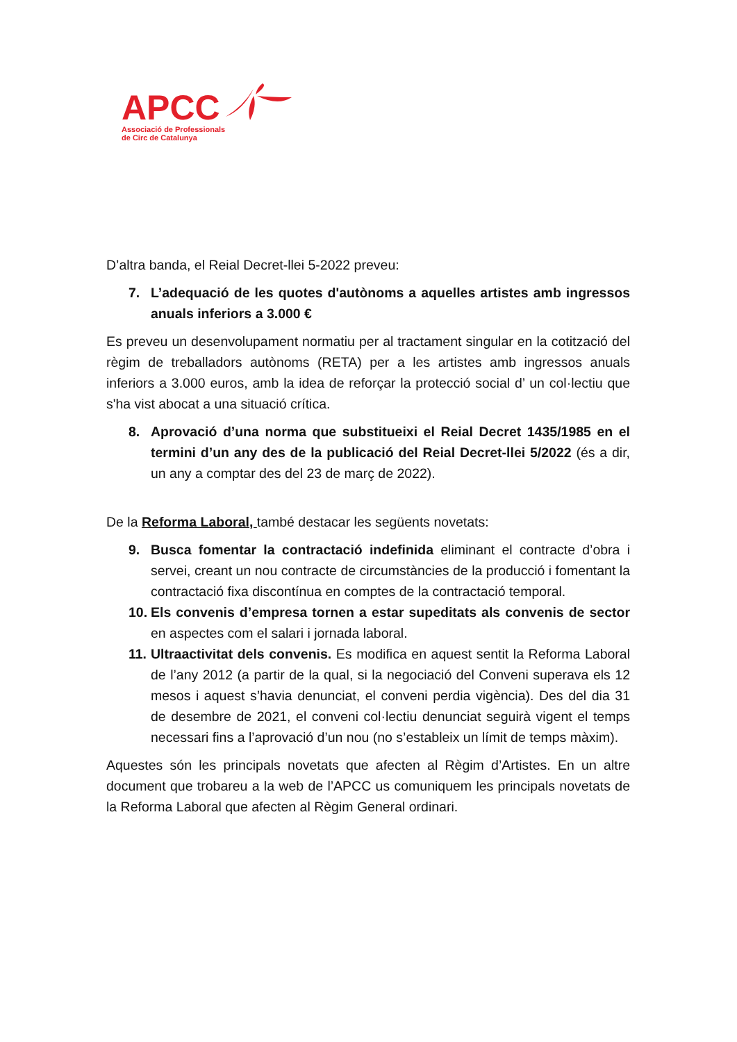APCC
Associació de Professionals
de Circ de Catalunya
D’altra banda, el Reial Decret-llei 5-2022 preveu:
7. L’adequació de les quotes d'autònoms a aquelles artistes amb ingressos anuals inferiors a 3.000 €
Es preveu un desenvolupament normatiu per al tractament singular en la cotització del règim de treballadors autònoms (RETA) per a les artistes amb ingressos anuals inferiors a 3.000 euros, amb la idea de reforçar la protecció social d’ un col·lectiu que s'ha vist abocat a una situació crítica.
8. Aprovació d’una norma que substitueixi el Reial Decret 1435/1985 en el termini d’un any des de la publicació del Reial Decret-llei 5/2022 (és a dir, un any a comptar des del 23 de març de 2022).
De la Reforma Laboral, també destacar les següents novetats:
9. Busca fomentar la contractació indefinida eliminant el contracte d’obra i servei, creant un nou contracte de circumstàncies de la producció i fomentant la contractació fixa discontínua en comptes de la contractació temporal.
10.
Els convenis d’empresa tornen a estar supeditats als convenis de sector en aspectes com el salari i jornada laboral.
11.
Ultraactivitat dels convenis. Es modifica en aquest sentit la Reforma Laboral de l’any 2012 (a partir de la qual, si la negociació del Conveni superava els 12 mesos i aquest s’havia denunciat, el conveni perdia vigència). Des del dia 31 de desembre de 2021, el conveni col·lectiu denunciat seguirà vigent el temps necessari fins a l’aprovació d’un nou (no s’estableix un límit de temps màxim).
Aquestes són les principals novetats que afecten al Règim d’Artistes. En un altre document que trobareu a la web de l’APCC us comuniquem les principals novetats de la Reforma Laboral que afecten al Règim General ordinari.